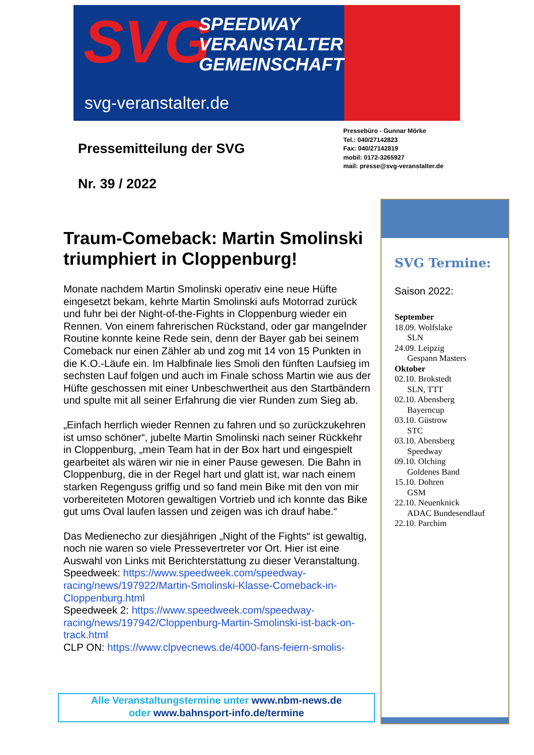SVG
SPEEDWAY
VERANSTALTER
GEMEINSCHAFT
svg-veranstalter.de
Pressebüro - Gunnar Mörke
Tel.: 040/27142823
Fax: 040/27142819
mobil: 0172-3265927
mail: presse@svg-veranstalter.de
Pressemitteilung der SVG
Nr. 39 / 2022
Traum-Comeback: Martin Smolinski triumphiert in Cloppenburg!
Monate nachdem Martin Smolinski operativ eine neue Hüfte eingesetzt bekam, kehrte Martin Smolinski aufs Motorrad zurück und fuhr bei der Night-of-the-Fights in Cloppenburg wieder ein Rennen. Von einem fahrerischen Rückstand, oder gar mangelnder Routine konnte keine Rede sein, denn der Bayer gab bei seinem Comeback nur einen Zähler ab und zog mit 14 von 15 Punkten in die K.O.-Läufe ein. Im Halbfinale lies Smoli den fünften Laufsieg im sechsten Lauf folgen und auch im Finale schoss Martin wie aus der Hüfte geschossen mit einer Unbeschwertheit aus den Startbändern und spulte mit all seiner Erfahrung die vier Runden zum Sieg ab.
„Einfach herrlich wieder Rennen zu fahren und so zurückzukehren ist umso schöner“, jubelte Martin Smolinski nach seiner Rückkehr in Cloppenburg, „mein Team hat in der Box hart und eingespielt gearbeitet als wären wir nie in einer Pause gewesen. Die Bahn in Cloppenburg, die in der Regel hart und glatt ist, war nach einem starken Regenguss griffig und so fand mein Bike mit den von mir vorbereiteten Motoren gewaltigen Vortrieb und ich konnte das Bike gut ums Oval laufen lassen und zeigen was ich drauf habe.“
Das Medienecho zur diesjährigen „Night of the Fights“ ist gewaltig, noch nie waren so viele Pressevertreter vor Ort. Hier ist eine Auswahl von Links mit Berichterstattung zu dieser Veranstaltung.
Speedweek: https://www.speedweek.com/speedway-racing/news/197922/Martin-Smolinski-Klasse-Comeback-in-Cloppenburg.html
Speedweek 2: https://www.speedweek.com/speedway-racing/news/197942/Cloppenburg-Martin-Smolinski-ist-back-on-track.html
CLP ON: https://www.clpvecnews.de/4000-fans-feiern-smolis-
Alle Veranstaltungstermine unter www.nbm-news.de
oder www.bahnsport-info.de/termine
SVG Termine:
Saison 2022:
September
18.09. Wolfslake
SLN
24.09. Leipzig
Gespann Masters
Oktober
02.10. Brokstedt
SLN, TTT
02.10. Abensberg
Bayerncup
03.10. Güstrow
STC
03.10. Abensberg
Speedway
09.10. Olching
Goldenes Band
15.10. Dohren
GSM
22.10. Neuenknick
ADAC Bundesendlauf
22.10. Parchim